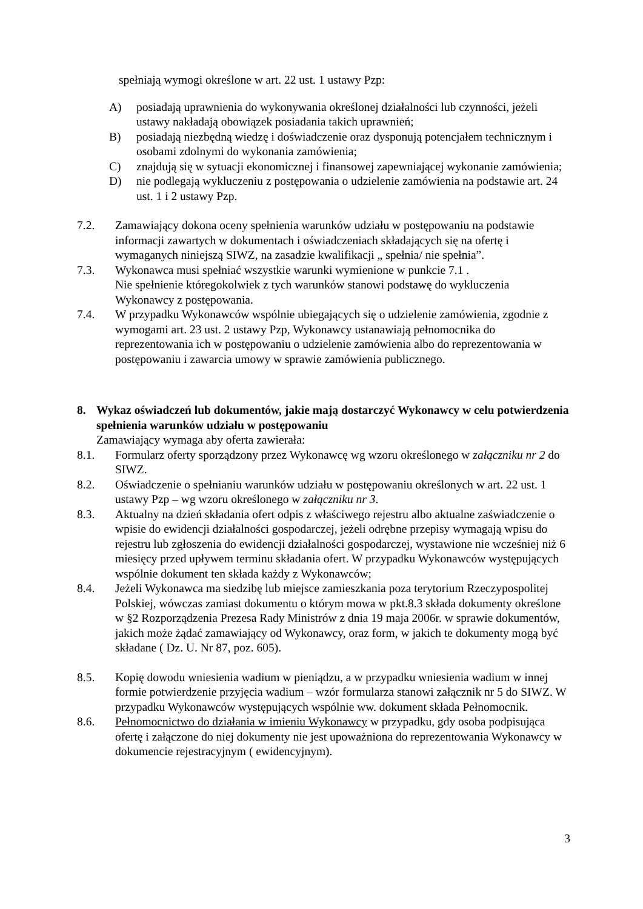spełniają wymogi określone w art. 22 ust. 1 ustawy Pzp:
A) posiadają uprawnienia do wykonywania określonej działalności lub czynności, jeżeli ustawy nakładają obowiązek posiadania takich uprawnień;
B) posiadają niezbędną wiedzę i doświadczenie oraz dysponują potencjałem technicznym i osobami zdolnymi do wykonania zamówienia;
C) znajdują się w sytuacji ekonomicznej i finansowej zapewniającej wykonanie zamówienia;
D) nie podlegają wykluczeniu z postępowania o udzielenie zamówienia na podstawie art. 24 ust. 1 i 2 ustawy Pzp.
7.2. Zamawiający dokona oceny spełnienia warunków udziału w postępowaniu na podstawie informacji zawartych w dokumentach i oświadczeniach składających się na ofertę i wymaganych niniejszą SIWZ, na zasadzie kwalifikacji „ spełnia/ nie spełnia”.
7.3. Wykonawca musi spełniać wszystkie warunki wymienione w punkcie 7.1 .
Nie spełnienie któregokolwiek z tych warunków stanowi podstawę do wykluczenia Wykonawcy z postępowania.
7.4. W przypadku Wykonawców wspólnie ubiegających się o udzielenie zamówienia, zgodnie z wymogami art. 23 ust. 2 ustawy Pzp, Wykonawcy ustanawiają pełnomocnika do reprezentowania ich w postępowaniu o udzielenie zamówienia albo do reprezentowania w postępowaniu i zawarcia umowy w sprawie zamówienia publicznego.
8. Wykaz oświadczeń lub dokumentów, jakie mają dostarczyć Wykonawcy w celu potwierdzenia spełnienia warunków udziału w postępowaniu
Zamawiający wymaga aby oferta zawierała:
8.1. Formularz oferty sporządzony przez Wykonawcę wg wzoru określonego w załączniku nr 2 do SIWZ.
8.2. Oświadczenie o spełnianiu warunków udziału w postępowaniu określonych w art. 22 ust. 1 ustawy Pzp – wg wzoru określonego w załączniku nr 3.
8.3. Aktualny na dzień składania ofert odpis z właściwego rejestru albo aktualne zaświadczenie o wpisie do ewidencji działalności gospodarczej, jeżeli odrębne przepisy wymagają wpisu do rejestru lub zgłoszenia do ewidencji działalności gospodarczej, wystawione nie wcześniej niż 6 miesięcy przed upływem terminu składania ofert. W przypadku Wykonawców występujących wspólnie dokument ten składa każdy z Wykonawców;
8.4. Jeżeli Wykonawca ma siedzibę lub miejsce zamieszkania poza terytorium Rzeczypospolitej Polskiej, wówczas zamiast dokumentu o którym mowa w pkt.8.3 składa dokumenty określone w §2 Rozporządzenia Prezesa Rady Ministrów z dnia 19 maja 2006r. w sprawie dokumentów, jakich może żądać zamawiający od Wykonawcy, oraz form, w jakich te dokumenty mogą być składane ( Dz. U. Nr 87, poz. 605).
8.5. Kopię dowodu wniesienia wadium w pieniądzu, a w przypadku wniesienia wadium w innej formie potwierdzenie przyjęcia wadium – wzór formularza stanowi załącznik nr 5 do SIWZ. W przypadku Wykonawców występujących wspólnie ww. dokument składa Pełnomocnik.
8.6. Pełnomocnictwo do działania w imieniu Wykonawcy w przypadku, gdy osoba podpisująca ofertę i załączone do niej dokumenty nie jest upoważniona do reprezentowania Wykonawcy w dokumencie rejestracyjnym ( ewidencyjnym).
3